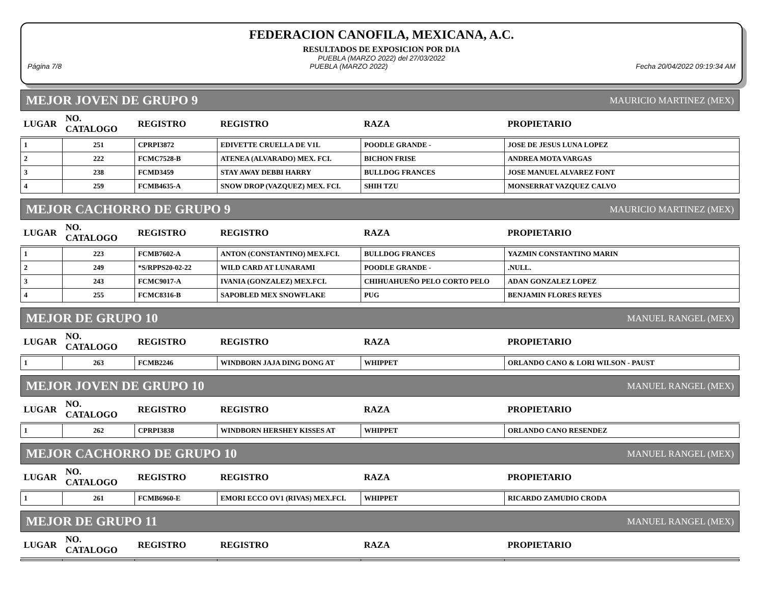FEDERACION CANOFILA, MEXICANA, A.C.
RESULTADOS DE EXPOSICION POR DIA
PUEBLA (MARZO 2022) del 27/03/2022
Página 7/8 PUEBLA (MARZO 2022) Fecha 20/04/2022 09:19:34 AM
MEJOR JOVEN DE GRUPO 9 MAURICIO MARTINEZ (MEX)
| LUGAR | NO. CATALOGO | REGISTRO | REGISTRO | RAZA | PROPIETARIO |
| --- | --- | --- | --- | --- | --- |
| 1 | 251 | CPRPI3872 | EDIVETTE CRUELLA DE V1L | POODLE GRANDE - | JOSE DE JESUS LUNA LOPEZ |
| 2 | 222 | FCMC7528-B | ATENEA (ALVARADO) MEX. FCI. | BICHON FRISE | ANDREA MOTA VARGAS |
| 3 | 238 | FCMD3459 | STAY AWAY DEBBI HARRY | BULLDOG FRANCES | JOSE MANUEL ALVAREZ FONT |
| 4 | 259 | FCMB4635-A | SNOW DROP (VAZQUEZ) MEX. FCI. | SHIH TZU | MONSERRAT VAZQUEZ CALVO |
MEJOR CACHORRO DE GRUPO 9 MAURICIO MARTINEZ (MEX)
| LUGAR | NO. CATALOGO | REGISTRO | REGISTRO | RAZA | PROPIETARIO |
| --- | --- | --- | --- | --- | --- |
| 1 | 223 | FCMB7602-A | ANTON (CONSTANTINO) MEX.FCI. | BULLDOG FRANCES | YAZMIN CONSTANTINO MARIN |
| 2 | 249 | *S/RPPS20-02-22 | WILD CARD AT LUNARAMI | POODLE GRANDE - | .NULL. |
| 3 | 243 | FCMC9017-A | IVANIA (GONZALEZ) MEX.FCI. | CHIHUAHUEÑO PELO CORTO PELO | ADAN GONZALEZ LOPEZ |
| 4 | 255 | FCMC8316-B | SAPOBLED MEX SNOWFLAKE | PUG | BENJAMIN FLORES REYES |
MEJOR DE GRUPO 10 MANUEL RANGEL (MEX)
| LUGAR | NO. CATALOGO | REGISTRO | REGISTRO | RAZA | PROPIETARIO |
| --- | --- | --- | --- | --- | --- |
| 1 | 263 | FCMB2246 | WINDBORN JAJA DING DONG AT | WHIPPET | ORLANDO CANO & LORI WILSON - PAUST |
MEJOR JOVEN DE GRUPO 10 MANUEL RANGEL (MEX)
| LUGAR | NO. CATALOGO | REGISTRO | REGISTRO | RAZA | PROPIETARIO |
| --- | --- | --- | --- | --- | --- |
| 1 | 262 | CPRPI3838 | WINDBORN HERSHEY KISSES AT | WHIPPET | ORLANDO CANO RESENDEZ |
MEJOR CACHORRO DE GRUPO 10 MANUEL RANGEL (MEX)
| LUGAR | NO. CATALOGO | REGISTRO | REGISTRO | RAZA | PROPIETARIO |
| --- | --- | --- | --- | --- | --- |
| 1 | 261 | FCMB6960-E | EMORI ECCO OV1 (RIVAS) MEX.FCI. | WHIPPET | RICARDO ZAMUDIO CRODA |
MEJOR DE GRUPO 11 MANUEL RANGEL (MEX)
| LUGAR | NO. CATALOGO | REGISTRO | REGISTRO | RAZA | PROPIETARIO |
| --- | --- | --- | --- | --- | --- |